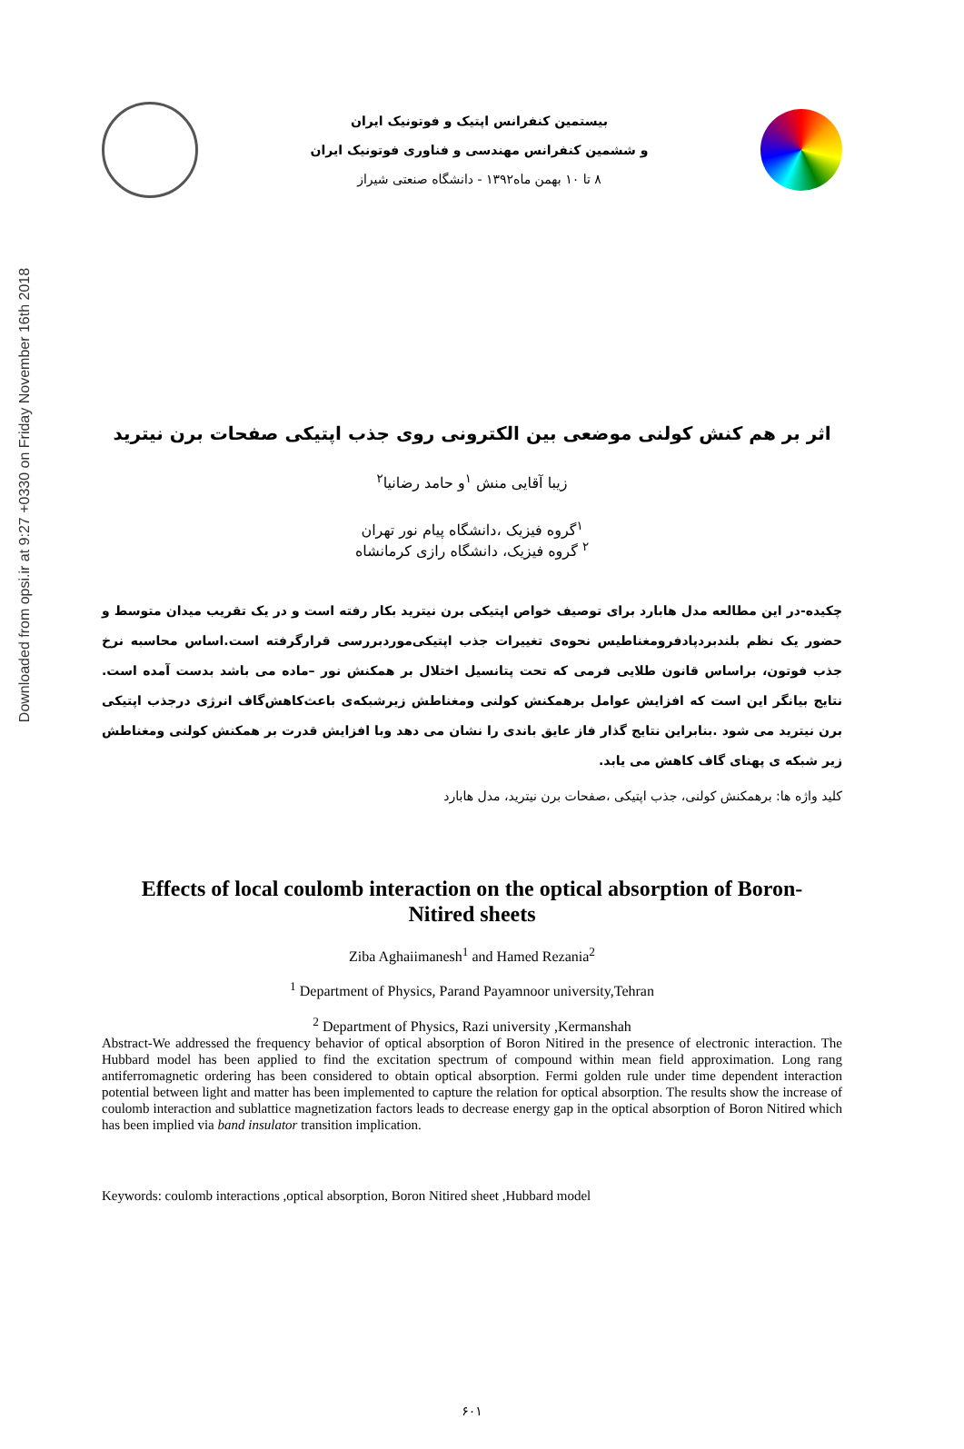Downloaded from opsi.ir at 9:27 +0330 on Friday November 16th 2018
بیستمین کنفرانس اپتیک و فوتونیک ایران
و ششمین کنفرانس مهندسی و فناوری فوتونیک ایران
۸ تا ۱۰ بهمن ماه۱۳۹۲ - دانشگاه صنعتی شیراز
اثر بر هم کنش کولنی موضعی بین الکترونی روی جذب اپتیکی صفحات برن نیترید
زیبا آقایی منش <sup>۱</sup>و حامد رضانیا<sup>۲</sup>
<sup>۱</sup> گروه فیزیک ،دانشگاه پیام نور تهران
<sup>۲</sup> گروه فیزیک، دانشگاه رازی کرمانشاه
چکیده-در این مطالعه مدل هابارد برای توصیف خواص اپتیکی برن نیترید بکار رفته است و در یک تقریب میدان متوسط و حضور یک نظم بلندبردپادفرومغناطیس نحوه‌ی تغییرات جذب اپتیکی‌موردبررسی قرارگرفته است.اساس محاسبه نرخ جذب فوتون، براساس قانون طلایی فرمی که تحت پتانسیل اختلال بر همکنش نور –ماده می باشد بدست آمده است. نتایج بیانگر این است که افزایش عوامل برهمکنش کولنی ومغناطش زیرشبکه‌ی باعث‌کاهش‌گاف انرژی درجذب اپتیکی برن نیترید می شود .بنابراین نتایج گذار فاز عایق باندی را نشان می دهد وبا افزایش قدرت بر همکنش کولنی ومغناطش زیر شبکه ی پهنای گاف کاهش می یابد.
کلید واژه ها: برهمکنش کولنی، جذب اپتیکی ،صفحات برن نیترید، مدل هابارد
Effects of local coulomb interaction on the optical absorption of Boron-
Nitired sheets
Ziba Aghaiimanesh<sup>1</sup> and Hamed Rezania<sup>2</sup>
<sup>1</sup> Department of Physics, Parand Payamnoor university,Tehran
<sup>2</sup> Department of Physics, Razi university ,Kermanshah
Abstract-We addressed the frequency behavior of optical absorption of Boron Nitired in the presence of electronic interaction. The Hubbard model has been applied to find the excitation spectrum of compound within mean field approximation. Long rang antiferromagnetic ordering has been considered to obtain optical absorption. Fermi golden rule under time dependent interaction potential between light and matter has been implemented to capture the relation for optical absorption. The results show the increase of coulomb interaction and sublattice magnetization factors leads to decrease energy gap in the optical absorption of Boron Nitired which has been implied via band insulator transition implication.
Keywords: coulomb interactions ,optical absorption, Boron Nitired sheet ,Hubbard model
۶۰۱